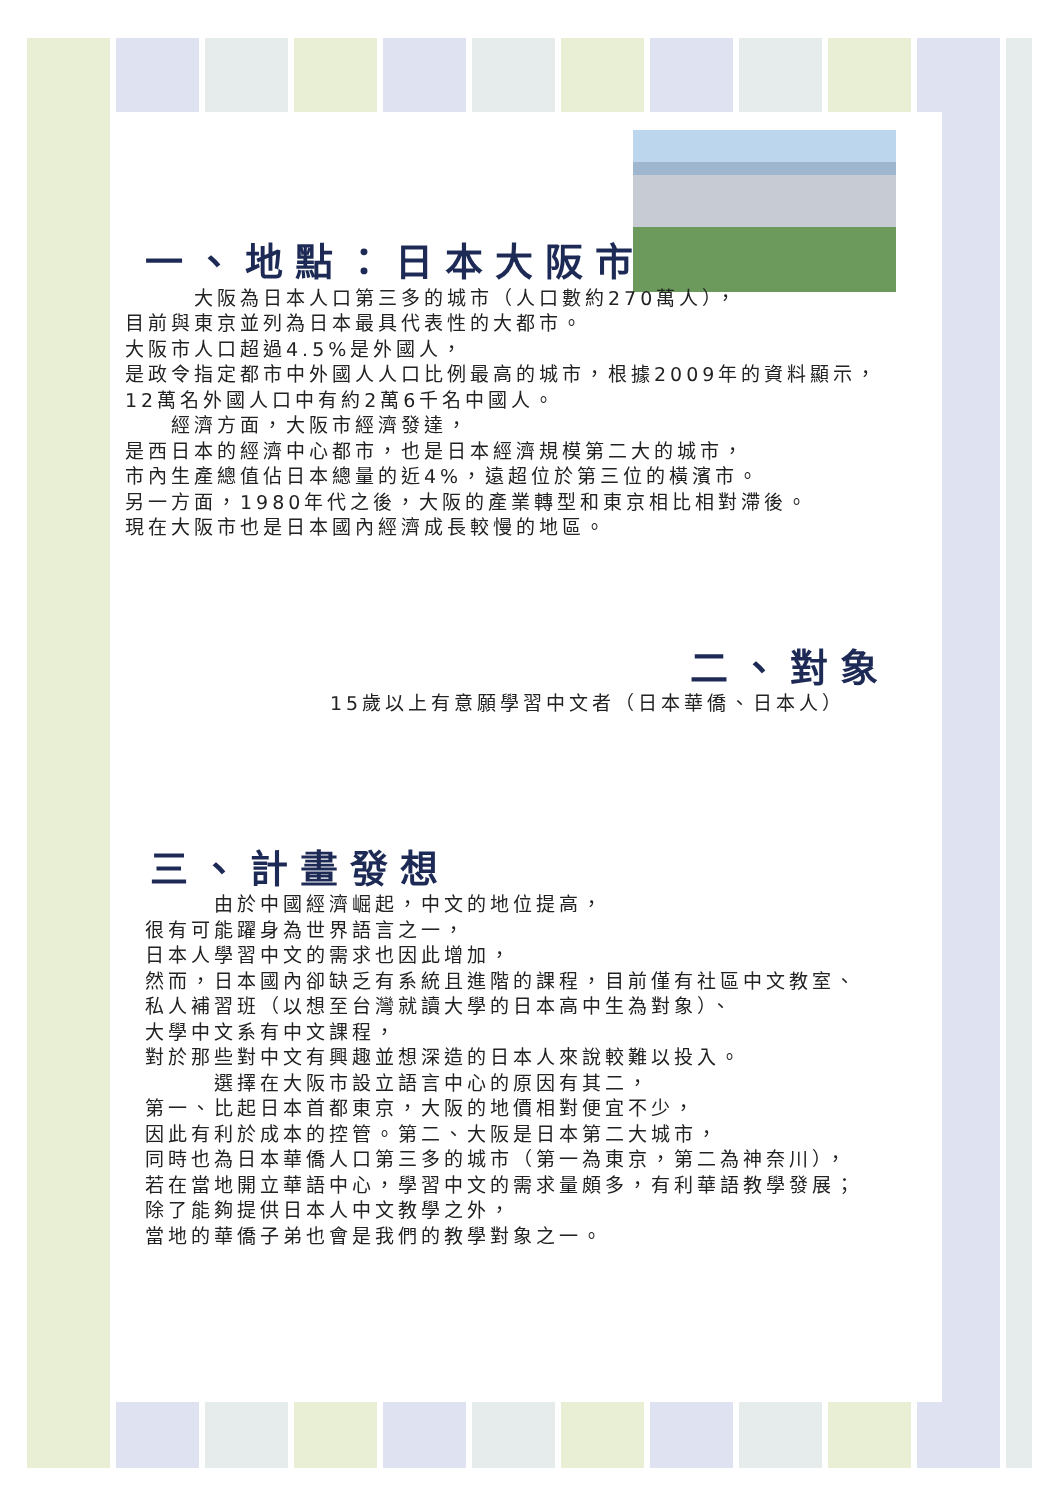一、地點：日本大阪市
　　　大阪為日本人口第三多的城市（人口數約270萬人），
目前與東京並列為日本最具代表性的大都市。
大阪市人口超過4.5%是外國人，
是政令指定都市中外國人人口比例最高的城市，根據2009年的資料顯示，
12萬名外國人口中有約2萬6千名中國人。
　　經濟方面，大阪市經濟發達，
是西日本的經濟中心都市，也是日本經濟規模第二大的城市，
市內生產總值佔日本總量的近4%，遠超位於第三位的橫濱市。
另一方面，1980年代之後，大阪的產業轉型和東京相比相對滯後。
現在大阪市也是日本國內經濟成長較慢的地區。
二、對象
15歲以上有意願學習中文者（日本華僑、日本人）
三、計畫發想
　　　由於中國經濟崛起，中文的地位提高，
很有可能躍身為世界語言之一，
日本人學習中文的需求也因此增加，
然而，日本國內卻缺乏有系統且進階的課程，目前僅有社區中文教室、
私人補習班（以想至台灣就讀大學的日本高中生為對象）、
大學中文系有中文課程，
對於那些對中文有興趣並想深造的日本人來說較難以投入。
　　　選擇在大阪市設立語言中心的原因有其二，
第一、比起日本首都東京，大阪的地價相對便宜不少，
因此有利於成本的控管。第二、大阪是日本第二大城市，
同時也為日本華僑人口第三多的城市（第一為東京，第二為神奈川），
若在當地開立華語中心，學習中文的需求量頗多，有利華語教學發展；
除了能夠提供日本人中文教學之外，
當地的華僑子弟也會是我們的教學對象之一。